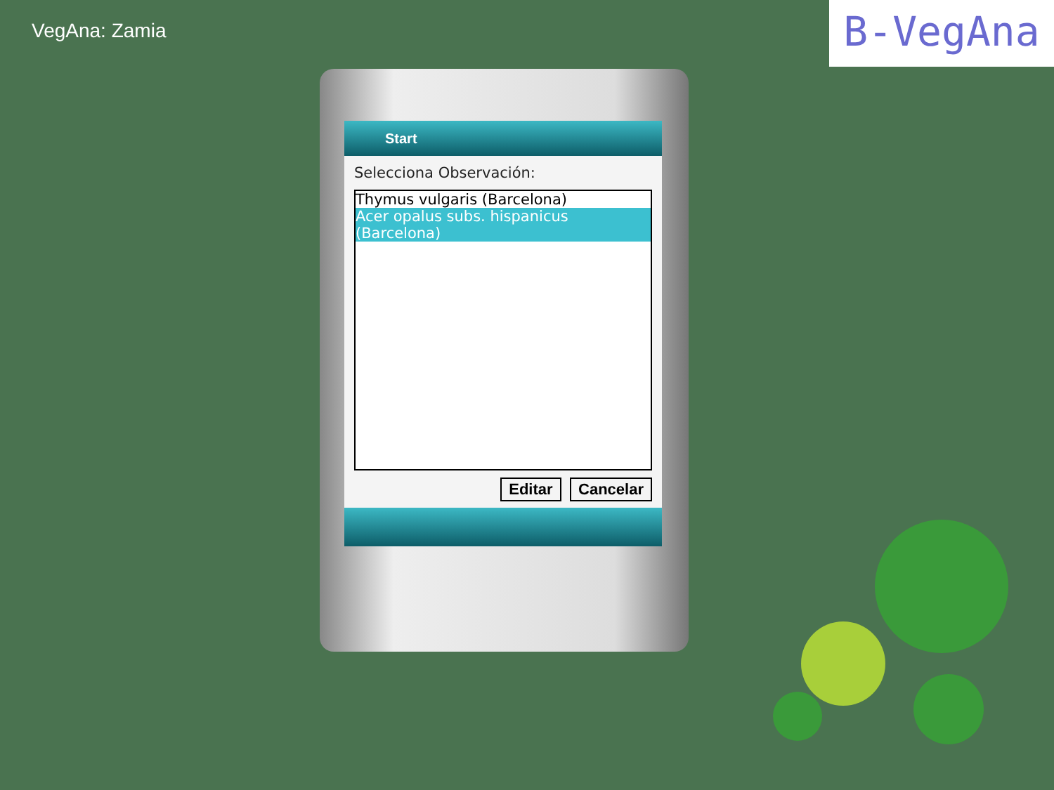VegAna: Zamia B-VegAna
Start
Selecciona Observación:
Thymus vulgaris (Barcelona)
Acer opalus subs. hispanicus (Barcelona)
Editar Cancelar